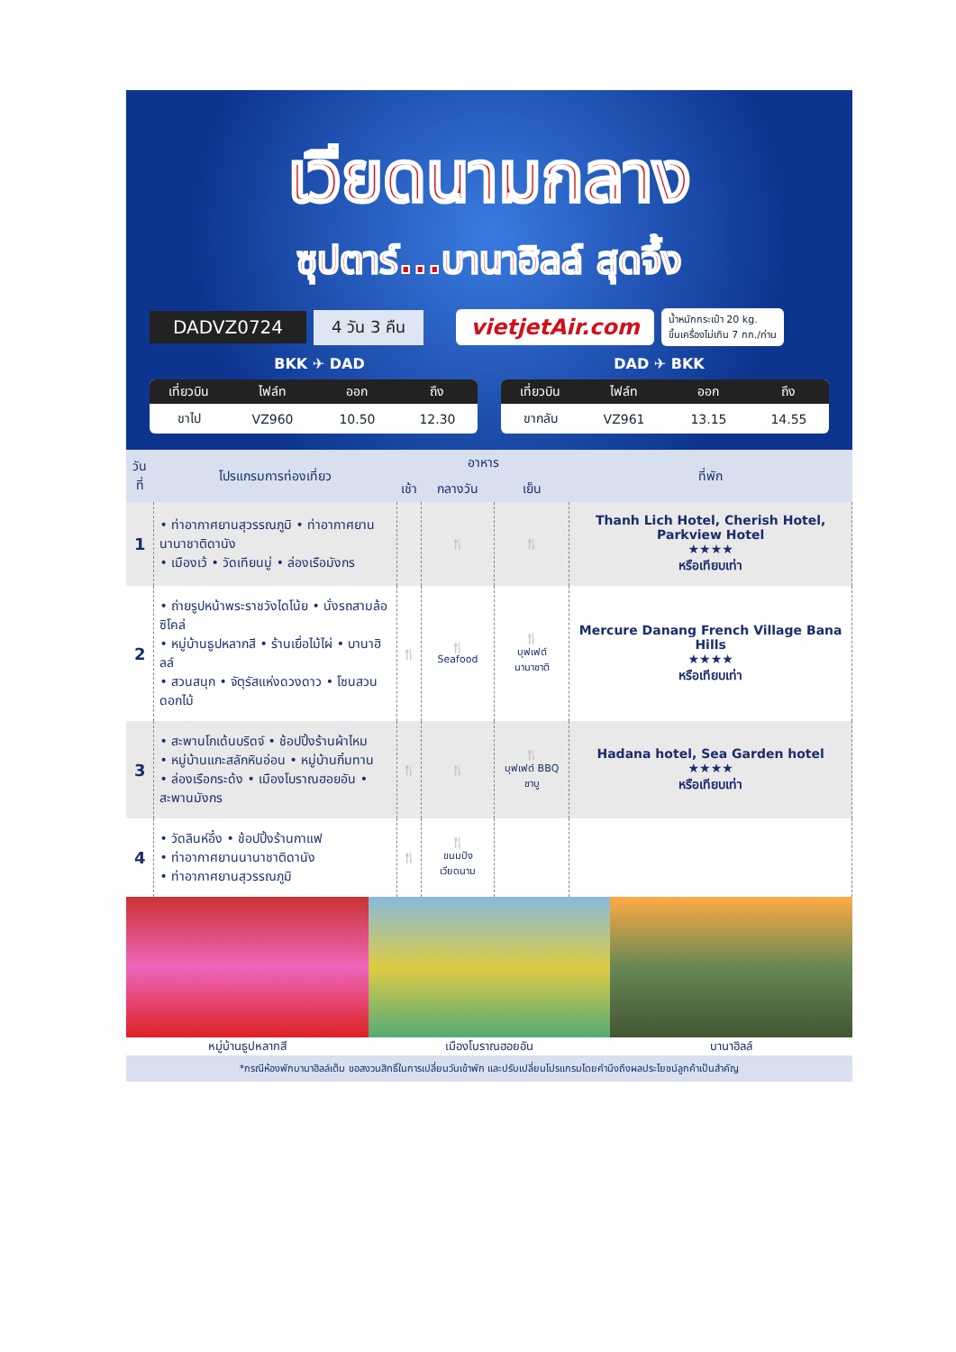เวียดนามกลาง
ซุปตาร์...บานาฮิลล์ สุดจึ้ง
DADVZ0724 4 วัน 3 คืน vietjetAir.com น้ำหนักกระเป๋า 20 kg.
ขึ้นเครื่องไม่เกิน 7 กก./ท่าน
BKK ✈ DAD DAD ✈ BKK
| เที่ยวบิน | ไฟล์ท | ออก | ถึง |
| --- | --- | --- | --- |
| ขาไป | VZ960 | 10.50 | 12.30 |
| เที่ยวบิน | ไฟล์ท | ออก | ถึง |
| --- | --- | --- | --- |
| ขากลับ | VZ961 | 13.15 | 14.55 |
| วันที่ | โปรแกรมการท่องเที่ยว | อาหาร | | | ที่พัก |
| --- | --- | --- | --- | --- | --- |
| | | เช้า | กลางวัน | เย็น | |
| 1 | • ท่าอากาศยานสุวรรณภูมิ • ท่าอากาศยานนานาชาติดานัง • เมืองเว้ • วัดเทียนมู่ • ล่องเรือมังกร | | 🍴 | 🍴 | Thanh Lich Hotel, Cherish Hotel, Parkview Hotel ★★★★ หรือเทียบเท่า |
| 2 | • ถ่ายรูปหน้าพระราชวังไดโน้ย • นั่งรถสามล้อซิโคล่ • หมู่บ้านธูปหลากสี • ร้านเยื่อไม้ไผ่ • บานาฮิลล์ • สวนสนุก • จัตุรัสแห่งดวงดาว • โซนสวนดอกไม้ | 🍴 | 🍴 Seafood | 🍴 บุฟเฟต์ นานาชาติ | Mercure Danang French Village Bana Hills ★★★★ หรือเทียบเท่า |
| 3 | • สะพานโกเด้นบริดจ์ • ช้อปปิ้งร้านผ้าไหม • หมู่บ้านแกะสลักหินอ่อน • หมู่บ้านกิ๋มทาน • ล่องเรือกระด้ง • เมืองโบราณฮอยอัน • สะพานมังกร | 🍴 | 🍴 | 🍴 บุฟเฟต์ BBQ ชาบู | Hadana hotel, Sea Garden hotel ★★★★ หรือเทียบเท่า |
| 4 | • วัดลินห์อึ๋ง • ช้อปปิ้งร้านกาแฟ • ท่าอากาศยานนานาชาติดานัง • ท่าอากาศยานสุวรรณภูมิ | 🍴 | 🍴 ขนมปัง เวียดนาม | | |
หมู่บ้านธูปหลากสี เมืองโบราณฮอยอัน บานาฮิลล์
*กรณีห้องพักบานาฮิลล์เต็ม ขอสงวนสิทธิ์ในการเปลี่ยนวันเข้าพัก และปรับเปลี่ยนโปรแกรมโดยคำนึงถึงผลประโยชน์ลูกค้าเป็นสำคัญ